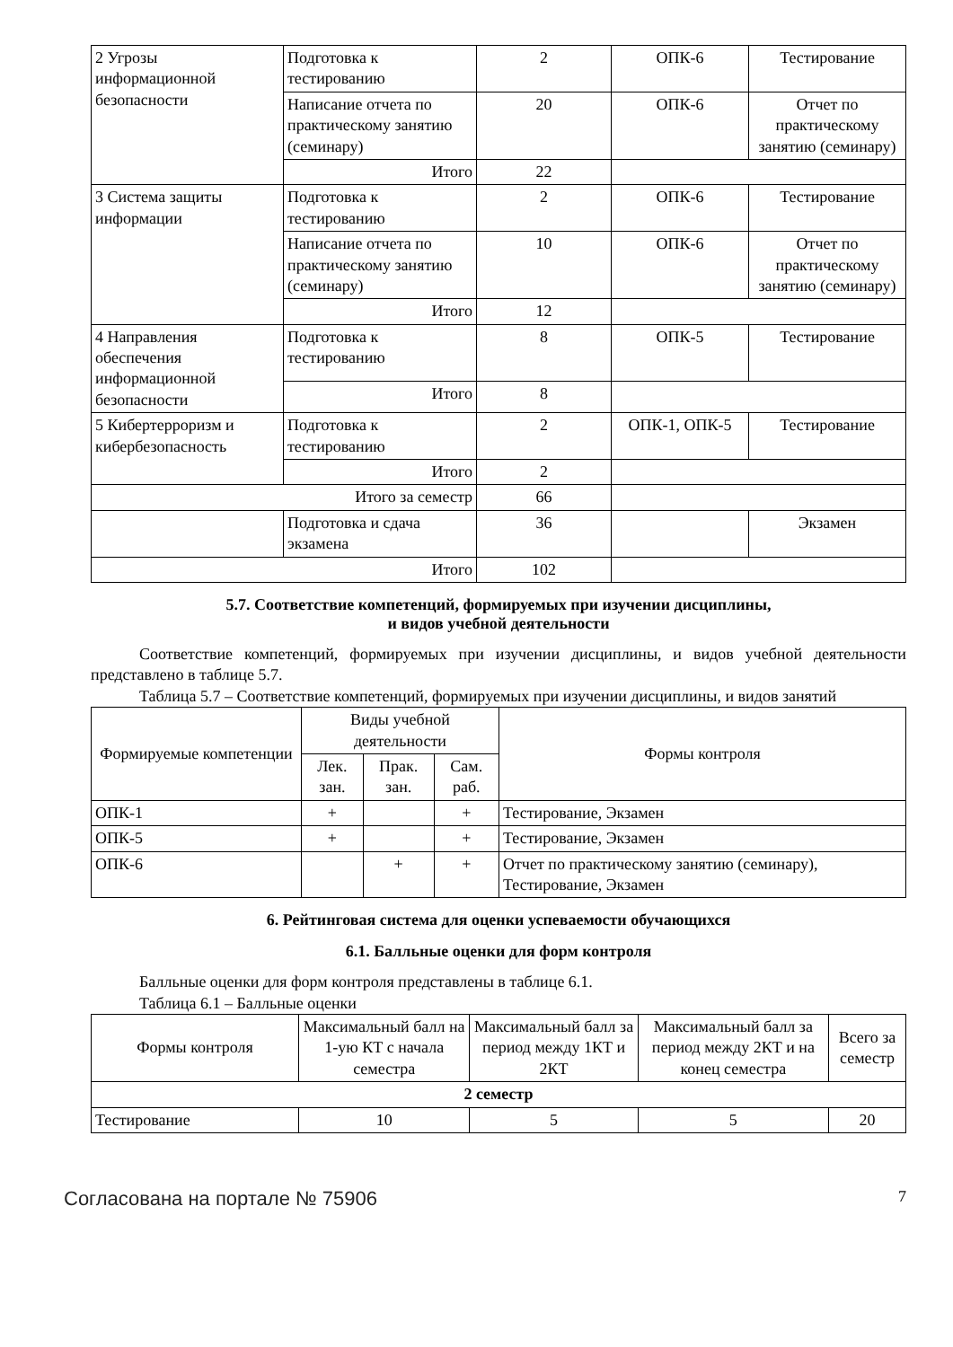| 2 Угрозы информационной безопасности | Подготовка к тестированию | 2 | ОПК-6 | Тестирование |
| | Написание отчета по практическому занятию (семинару) | 20 | ОПК-6 | Отчет по практическому занятию (семинару) |
| | Итого | 22 | | |
| 3 Система защиты информации | Подготовка к тестированию | 2 | ОПК-6 | Тестирование |
| | Написание отчета по практическому занятию (семинару) | 10 | ОПК-6 | Отчет по практическому занятию (семинару) |
| | Итого | 12 | | |
| 4 Направления обеспечения информационной безопасности | Подготовка к тестированию | 8 | ОПК-5 | Тестирование |
| | Итого | 8 | | |
| 5 Кибертерроризм и кибербезопасность | Подготовка к тестированию | 2 | ОПК-1, ОПК-5 | Тестирование |
| | Итого | 2 | | |
| Итого за семестр | | 66 | | |
| | Подготовка и сдача экзамена | 36 | | Экзамен |
| Итого | | 102 | | |
5.7. Соответствие компетенций, формируемых при изучении дисциплины,
и видов учебной деятельности
Соответствие компетенций, формируемых при изучении дисциплины, и видов учебной деятельности представлено в таблице 5.7.
Таблица 5.7 – Соответствие компетенций, формируемых при изучении дисциплины, и видов занятий
| Формируемые компетенции | Виды учебной деятельности | | | Формы контроля |
| | Лек. зан. | Прак. зан. | Сам. раб. | |
| ОПК-1 | + | | + | Тестирование, Экзамен |
| ОПК-5 | + | | + | Тестирование, Экзамен |
| ОПК-6 | | + | + | Отчет по практическому занятию (семинару), Тестирование, Экзамен |
6. Рейтинговая система для оценки успеваемости обучающихся
6.1. Балльные оценки для форм контроля
Балльные оценки для форм контроля представлены в таблице 6.1.
Таблица 6.1 – Балльные оценки
| Формы контроля | Максимальный балл на 1-ую КТ с начала семестра | Максимальный балл за период между 1КТ и 2КТ | Максимальный балл за период между 2КТ и на конец семестра | Всего за семестр |
| 2 семестр | | | | |
| Тестирование | 10 | 5 | 5 | 20 |
Согласована на портале № 75906 7